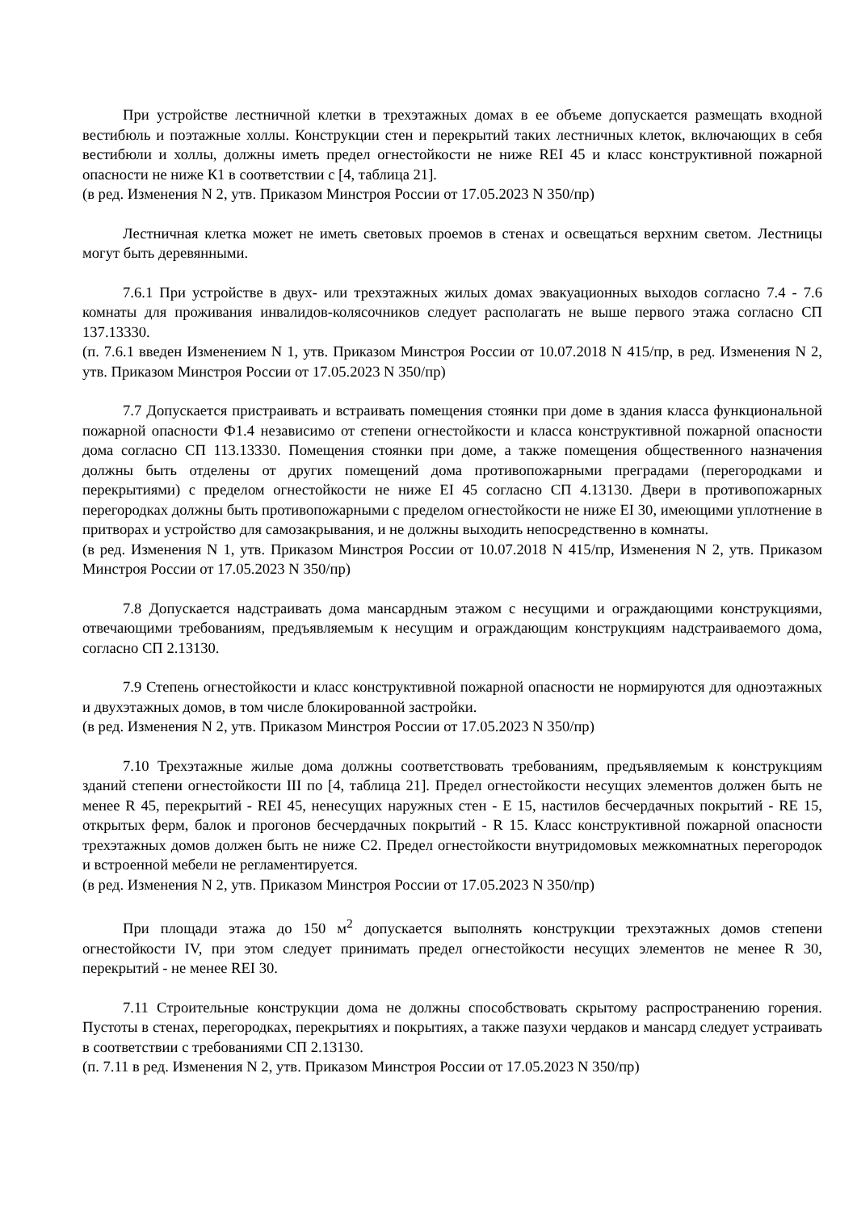При устройстве лестничной клетки в трехэтажных домах в ее объеме допускается размещать входной вестибюль и поэтажные холлы. Конструкции стен и перекрытий таких лестничных клеток, включающих в себя вестибюли и холлы, должны иметь предел огнестойкости не ниже REI 45 и класс конструктивной пожарной опасности не ниже К1 в соответствии с [4, таблица 21].
(в ред. Изменения N 2, утв. Приказом Минстроя России от 17.05.2023 N 350/пр)
Лестничная клетка может не иметь световых проемов в стенах и освещаться верхним светом. Лестницы могут быть деревянными.
7.6.1 При устройстве в двух- или трехэтажных жилых домах эвакуационных выходов согласно 7.4 - 7.6 комнаты для проживания инвалидов-колясочников следует располагать не выше первого этажа согласно СП 137.13330.
(п. 7.6.1 введен Изменением N 1, утв. Приказом Минстроя России от 10.07.2018 N 415/пр, в ред. Изменения N 2, утв. Приказом Минстроя России от 17.05.2023 N 350/пр)
7.7 Допускается пристраивать и встраивать помещения стоянки при доме в здания класса функциональной пожарной опасности Ф1.4 независимо от степени огнестойкости и класса конструктивной пожарной опасности дома согласно СП 113.13330. Помещения стоянки при доме, а также помещения общественного назначения должны быть отделены от других помещений дома противопожарными преградами (перегородками и перекрытиями) с пределом огнестойкости не ниже EI 45 согласно СП 4.13130. Двери в противопожарных перегородках должны быть противопожарными с пределом огнестойкости не ниже EI 30, имеющими уплотнение в притворах и устройство для самозакрывания, и не должны выходить непосредственно в комнаты.
(в ред. Изменения N 1, утв. Приказом Минстроя России от 10.07.2018 N 415/пр, Изменения N 2, утв. Приказом Минстроя России от 17.05.2023 N 350/пр)
7.8 Допускается надстраивать дома мансардным этажом с несущими и ограждающими конструкциями, отвечающими требованиям, предъявляемым к несущим и ограждающим конструкциям надстраиваемого дома, согласно СП 2.13130.
7.9 Степень огнестойкости и класс конструктивной пожарной опасности не нормируются для одноэтажных и двухэтажных домов, в том числе блокированной застройки.
(в ред. Изменения N 2, утв. Приказом Минстроя России от 17.05.2023 N 350/пр)
7.10 Трехэтажные жилые дома должны соответствовать требованиям, предъявляемым к конструкциям зданий степени огнестойкости III по [4, таблица 21]. Предел огнестойкости несущих элементов должен быть не менее R 45, перекрытий - REI 45, ненесущих наружных стен - E 15, настилов бесчердачных покрытий - RE 15, открытых ферм, балок и прогонов бесчердачных покрытий - R 15. Класс конструктивной пожарной опасности трехэтажных домов должен быть не ниже С2. Предел огнестойкости внутридомовых межкомнатных перегородок и встроенной мебели не регламентируется.
(в ред. Изменения N 2, утв. Приказом Минстроя России от 17.05.2023 N 350/пр)
При площади этажа до 150 м<sup>2</sup> допускается выполнять конструкции трехэтажных домов степени огнестойкости IV, при этом следует принимать предел огнестойкости несущих элементов не менее R 30, перекрытий - не менее REI 30.
7.11 Строительные конструкции дома не должны способствовать скрытому распространению горения. Пустоты в стенах, перегородках, перекрытиях и покрытиях, а также пазухи чердаков и мансард следует устраивать в соответствии с требованиями СП 2.13130.
(п. 7.11 в ред. Изменения N 2, утв. Приказом Минстроя России от 17.05.2023 N 350/пр)